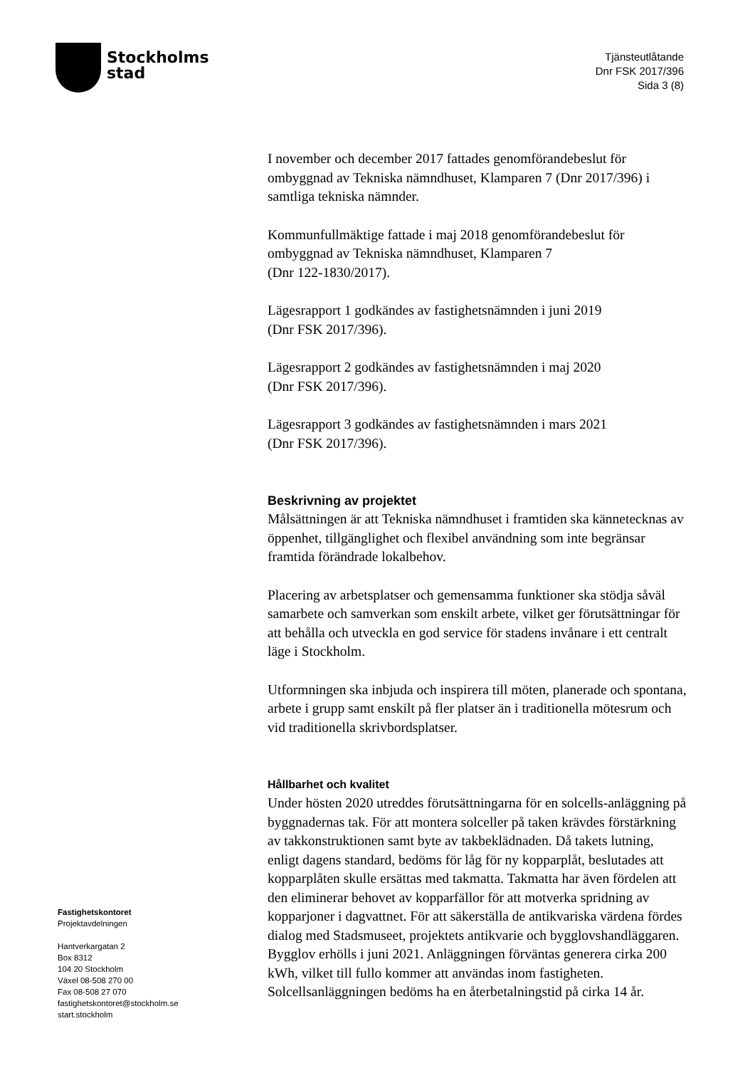Stockholms
stad
Tjänsteutlåtande
Dnr FSK 2017/396
Sida 3 (8)
I november och december 2017 fattades genomförandebeslut för ombyggnad av Tekniska nämndhuset, Klamparen 7 (Dnr 2017/396) i samtliga tekniska nämnder.
Kommunfullmäktige fattade i maj 2018 genomförandebeslut för ombyggnad av Tekniska nämndhuset, Klamparen 7
(Dnr 122-1830/2017).
Lägesrapport 1 godkändes av fastighetsnämnden i juni 2019
(Dnr FSK 2017/396).
Lägesrapport 2 godkändes av fastighetsnämnden i maj 2020
(Dnr FSK 2017/396).
Lägesrapport 3 godkändes av fastighetsnämnden i mars 2021
(Dnr FSK 2017/396).
Beskrivning av projektet
Målsättningen är att Tekniska nämndhuset i framtiden ska kännetecknas av öppenhet, tillgänglighet och flexibel användning som inte begränsar framtida förändrade lokalbehov.
Placering av arbetsplatser och gemensamma funktioner ska stödja såväl samarbete och samverkan som enskilt arbete, vilket ger förutsättningar för att behålla och utveckla en god service för stadens invånare i ett centralt läge i Stockholm.
Utformningen ska inbjuda och inspirera till möten, planerade och spontana, arbete i grupp samt enskilt på fler platser än i traditionella mötesrum och vid traditionella skrivbordsplatser.
Hållbarhet och kvalitet
Under hösten 2020 utreddes förutsättningarna för en solcells-anläggning på byggnadernas tak. För att montera solceller på taken krävdes förstärkning av takkonstruktionen samt byte av takbeklädnaden. Då takets lutning, enligt dagens standard, bedöms för låg för ny kopparplåt, beslutades att kopparplåten skulle ersättas med takmatta. Takmatta har även fördelen att den eliminerar behovet av kopparfällor för att motverka spridning av kopparjoner i dagvattnet. För att säkerställa de antikvariska värdena fördes dialog med Stadsmuseet, projektets antikvarie och bygglovshandläggaren. Bygglov erhölls i juni 2021. Anläggningen förväntas generera cirka 200 kWh, vilket till fullo kommer att användas inom fastigheten. Solcellsanläggningen bedöms ha en återbetalningstid på cirka 14 år.
Fastighetskontoret
Projektavdelningen
Hantverkargatan 2
Box 8312
104 20 Stockholm
Växel 08-508 270 00
Fax 08-508 27 070
fastighetskontoret@stockholm.se
start.stockholm